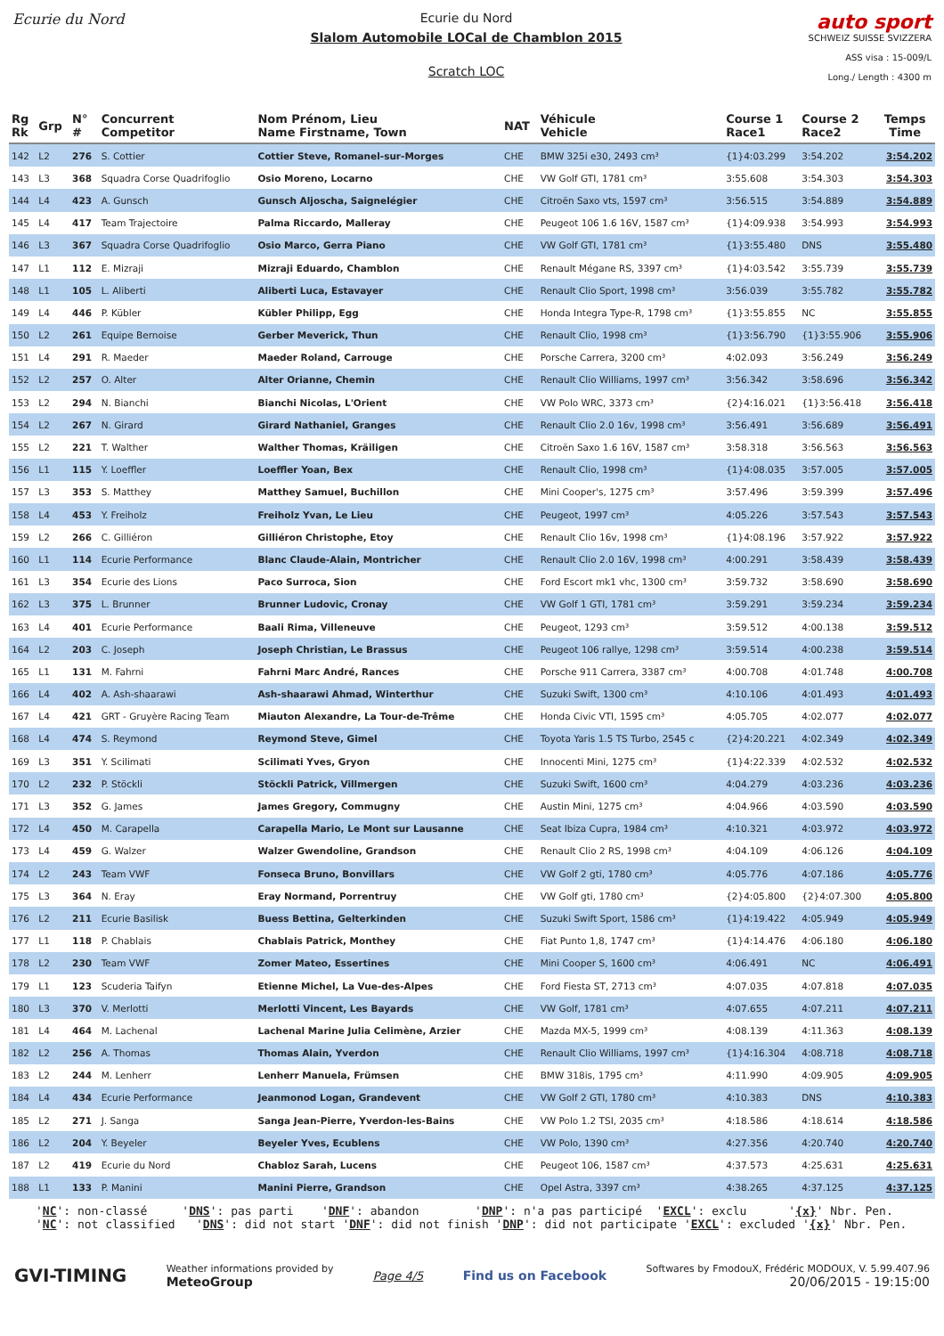Ecurie du Nord Ecurie du Nord
Slalom Automobile LOCal de Chamblon 2015
Scratch LOC
auto sport
SCHWEIZ SUISSE SVIZZERA
ASS visa : 15-009/L
Long./ Length : 4300 m
| Rg Rk | Grp | N° # | Concurrent Competitor | Nom Prénom, Lieu Name Firstname, Town | NAT | Véhicule Vehicle | Course 1 Race1 | Course 2 Race2 | Temps Time |
| --- | --- | --- | --- | --- | --- | --- | --- | --- | --- |
| 142 | L2 | 276 | S. Cottier | Cottier Steve, Romanel-sur-Morges | CHE | BMW 325i e30, 2493 cm³ | {1}4:03.299 | 3:54.202 | 3:54.202 |
| 143 | L3 | 368 | Squadra Corse Quadrifoglio | Osio Moreno, Locarno | CHE | VW Golf GTI, 1781 cm³ | 3:55.608 | 3:54.303 | 3:54.303 |
| 144 | L4 | 423 | A. Gunsch | Gunsch Aljoscha, Saignelégier | CHE | Citroën Saxo vts, 1597 cm³ | 3:56.515 | 3:54.889 | 3:54.889 |
| 145 | L4 | 417 | Team Trajectoire | Palma Riccardo, Malleray | CHE | Peugeot 106 1.6 16V, 1587 cm³ | {1}4:09.938 | 3:54.993 | 3:54.993 |
| 146 | L3 | 367 | Squadra Corse Quadrifoglio | Osio Marco, Gerra Piano | CHE | VW Golf GTI, 1781 cm³ | {1}3:55.480 | DNS | 3:55.480 |
| 147 | L1 | 112 | E. Mizraji | Mizraji Eduardo, Chamblon | CHE | Renault Mégane RS, 3397 cm³ | {1}4:03.542 | 3:55.739 | 3:55.739 |
| 148 | L1 | 105 | L. Aliberti | Aliberti Luca, Estavayer | CHE | Renault Clio Sport, 1998 cm³ | 3:56.039 | 3:55.782 | 3:55.782 |
| 149 | L4 | 446 | P. Kübler | Kübler Philipp, Egg | CHE | Honda Integra Type-R, 1798 cm³ | {1}3:55.855 | NC | 3:55.855 |
| 150 | L2 | 261 | Equipe Bernoise | Gerber Meverick, Thun | CHE | Renault Clio, 1998 cm³ | {1}3:56.790 | {1}3:55.906 | 3:55.906 |
| 151 | L4 | 291 | R. Maeder | Maeder Roland, Carrouge | CHE | Porsche Carrera, 3200 cm³ | 4:02.093 | 3:56.249 | 3:56.249 |
| 152 | L2 | 257 | O. Alter | Alter Orianne, Chemin | CHE | Renault Clio Williams, 1997 cm³ | 3:56.342 | 3:58.696 | 3:56.342 |
| 153 | L2 | 294 | N. Bianchi | Bianchi Nicolas, L'Orient | CHE | VW Polo WRC, 3373 cm³ | {2}4:16.021 | {1}3:56.418 | 3:56.418 |
| 154 | L2 | 267 | N. Girard | Girard Nathaniel, Granges | CHE | Renault Clio 2.0 16v, 1998 cm³ | 3:56.491 | 3:56.689 | 3:56.491 |
| 155 | L2 | 221 | T. Walther | Walther Thomas, Kräiligen | CHE | Citroën Saxo 1.6 16V, 1587 cm³ | 3:58.318 | 3:56.563 | 3:56.563 |
| 156 | L1 | 115 | Y. Loeffler | Loeffler Yoan, Bex | CHE | Renault Clio, 1998 cm³ | {1}4:08.035 | 3:57.005 | 3:57.005 |
| 157 | L3 | 353 | S. Matthey | Matthey Samuel, Buchillon | CHE | Mini Cooper's, 1275 cm³ | 3:57.496 | 3:59.399 | 3:57.496 |
| 158 | L4 | 453 | Y. Freiholz | Freiholz Yvan, Le Lieu | CHE | Peugeot, 1997 cm³ | 4:05.226 | 3:57.543 | 3:57.543 |
| 159 | L2 | 266 | C. Gilliéron | Gilliéron Christophe, Etoy | CHE | Renault Clio 16v, 1998 cm³ | {1}4:08.196 | 3:57.922 | 3:57.922 |
| 160 | L1 | 114 | Ecurie Performance | Blanc Claude-Alain, Montricher | CHE | Renault Clio 2.0 16V, 1998 cm³ | 4:00.291 | 3:58.439 | 3:58.439 |
| 161 | L3 | 354 | Ecurie des Lions | Paco Surroca, Sion | CHE | Ford Escort mk1 vhc, 1300 cm³ | 3:59.732 | 3:58.690 | 3:58.690 |
| 162 | L3 | 375 | L. Brunner | Brunner Ludovic, Cronay | CHE | VW Golf 1 GTI, 1781 cm³ | 3:59.291 | 3:59.234 | 3:59.234 |
| 163 | L4 | 401 | Ecurie Performance | Baali Rima, Villeneuve | CHE | Peugeot, 1293 cm³ | 3:59.512 | 4:00.138 | 3:59.512 |
| 164 | L2 | 203 | C. Joseph | Joseph Christian, Le Brassus | CHE | Peugeot 106 rallye, 1298 cm³ | 3:59.514 | 4:00.238 | 3:59.514 |
| 165 | L1 | 131 | M. Fahrni | Fahrni Marc André, Rances | CHE | Porsche 911 Carrera, 3387 cm³ | 4:00.708 | 4:01.748 | 4:00.708 |
| 166 | L4 | 402 | A. Ash-shaarawi | Ash-shaarawi Ahmad, Winterthur | CHE | Suzuki Swift, 1300 cm³ | 4:10.106 | 4:01.493 | 4:01.493 |
| 167 | L4 | 421 | GRT - Gruyère Racing Team | Miauton Alexandre, La Tour-de-Trême | CHE | Honda Civic VTI, 1595 cm³ | 4:05.705 | 4:02.077 | 4:02.077 |
| 168 | L4 | 474 | S. Reymond | Reymond Steve, Gimel | CHE | Toyota Yaris 1.5 TS Turbo, 2545 c | {2}4:20.221 | 4:02.349 | 4:02.349 |
| 169 | L3 | 351 | Y. Scilimati | Scilimati Yves, Gryon | CHE | Innocenti Mini, 1275 cm³ | {1}4:22.339 | 4:02.532 | 4:02.532 |
| 170 | L2 | 232 | P. Stöckli | Stöckli Patrick, Villmergen | CHE | Suzuki Swift, 1600 cm³ | 4:04.279 | 4:03.236 | 4:03.236 |
| 171 | L3 | 352 | G. James | James Gregory, Commugny | CHE | Austin Mini, 1275 cm³ | 4:04.966 | 4:03.590 | 4:03.590 |
| 172 | L4 | 450 | M. Carapella | Carapella Mario, Le Mont sur Lausanne | CHE | Seat Ibiza Cupra, 1984 cm³ | 4:10.321 | 4:03.972 | 4:03.972 |
| 173 | L4 | 459 | G. Walzer | Walzer Gwendoline, Grandson | CHE | Renault Clio 2 RS, 1998 cm³ | 4:04.109 | 4:06.126 | 4:04.109 |
| 174 | L2 | 243 | Team VWF | Fonseca Bruno, Bonvillars | CHE | VW Golf 2 gti, 1780 cm³ | 4:05.776 | 4:07.186 | 4:05.776 |
| 175 | L3 | 364 | N. Eray | Eray Normand, Porrentruy | CHE | VW Golf gti, 1780 cm³ | {2}4:05.800 | {2}4:07.300 | 4:05.800 |
| 176 | L2 | 211 | Ecurie Basilisk | Buess Bettina, Gelterkinden | CHE | Suzuki Swift Sport, 1586 cm³ | {1}4:19.422 | 4:05.949 | 4:05.949 |
| 177 | L1 | 118 | P. Chablais | Chablais Patrick, Monthey | CHE | Fiat Punto 1,8, 1747 cm³ | {1}4:14.476 | 4:06.180 | 4:06.180 |
| 178 | L2 | 230 | Team VWF | Zomer Mateo, Essertines | CHE | Mini Cooper S, 1600 cm³ | 4:06.491 | NC | 4:06.491 |
| 179 | L1 | 123 | Scuderia Taifyn | Etienne Michel, La Vue-des-Alpes | CHE | Ford Fiesta ST, 2713 cm³ | 4:07.035 | 4:07.818 | 4:07.035 |
| 180 | L3 | 370 | V. Merlotti | Merlotti Vincent, Les Bayards | CHE | VW Golf, 1781 cm³ | 4:07.655 | 4:07.211 | 4:07.211 |
| 181 | L4 | 464 | M. Lachenal | Lachenal Marine Julia Celimène, Arzier | CHE | Mazda MX-5, 1999 cm³ | 4:08.139 | 4:11.363 | 4:08.139 |
| 182 | L2 | 256 | A. Thomas | Thomas Alain, Yverdon | CHE | Renault Clio Williams, 1997 cm³ | {1}4:16.304 | 4:08.718 | 4:08.718 |
| 183 | L2 | 244 | M. Lenherr | Lenherr Manuela, Frümsen | CHE | BMW 318is, 1795 cm³ | 4:11.990 | 4:09.905 | 4:09.905 |
| 184 | L4 | 434 | Ecurie Performance | Jeanmonod Logan, Grandevent | CHE | VW Golf 2 GTI, 1780 cm³ | 4:10.383 | DNS | 4:10.383 |
| 185 | L2 | 271 | J. Sanga | Sanga Jean-Pierre, Yverdon-les-Bains | CHE | VW Polo 1.2 TSI, 2035 cm³ | 4:18.586 | 4:18.614 | 4:18.586 |
| 186 | L2 | 204 | Y. Beyeler | Beyeler Yves, Ecublens | CHE | VW Polo, 1390 cm³ | 4:27.356 | 4:20.740 | 4:20.740 |
| 187 | L2 | 419 | Ecurie du Nord | Chabloz Sarah, Lucens | CHE | Peugeot 106, 1587 cm³ | 4:37.573 | 4:25.631 | 4:25.631 |
| 188 | L1 | 133 | P. Manini | Manini Pierre, Grandson | CHE | Opel Astra, 3397 cm³ | 4:38.265 | 4:37.125 | 4:37.125 |
'NC': non-classé 'DNS': pas parti 'DNF': abandon 'DNP': n'a pas participé 'EXCL': exclu '{x}' Nbr. Pen. 'NC': not classified 'DNS': did not start 'DNF': did not finish 'DNP': did not participate 'EXCL': excluded '{x}' Nbr. Pen.
GVI-TIMING
Weather informations provided by
MeteoGroup
Page 4/5 Find us on Facebook
Softwares by FmodouX, Frédéric MODOUX, V. 5.99.407.96
20/06/2015 - 19:15:00